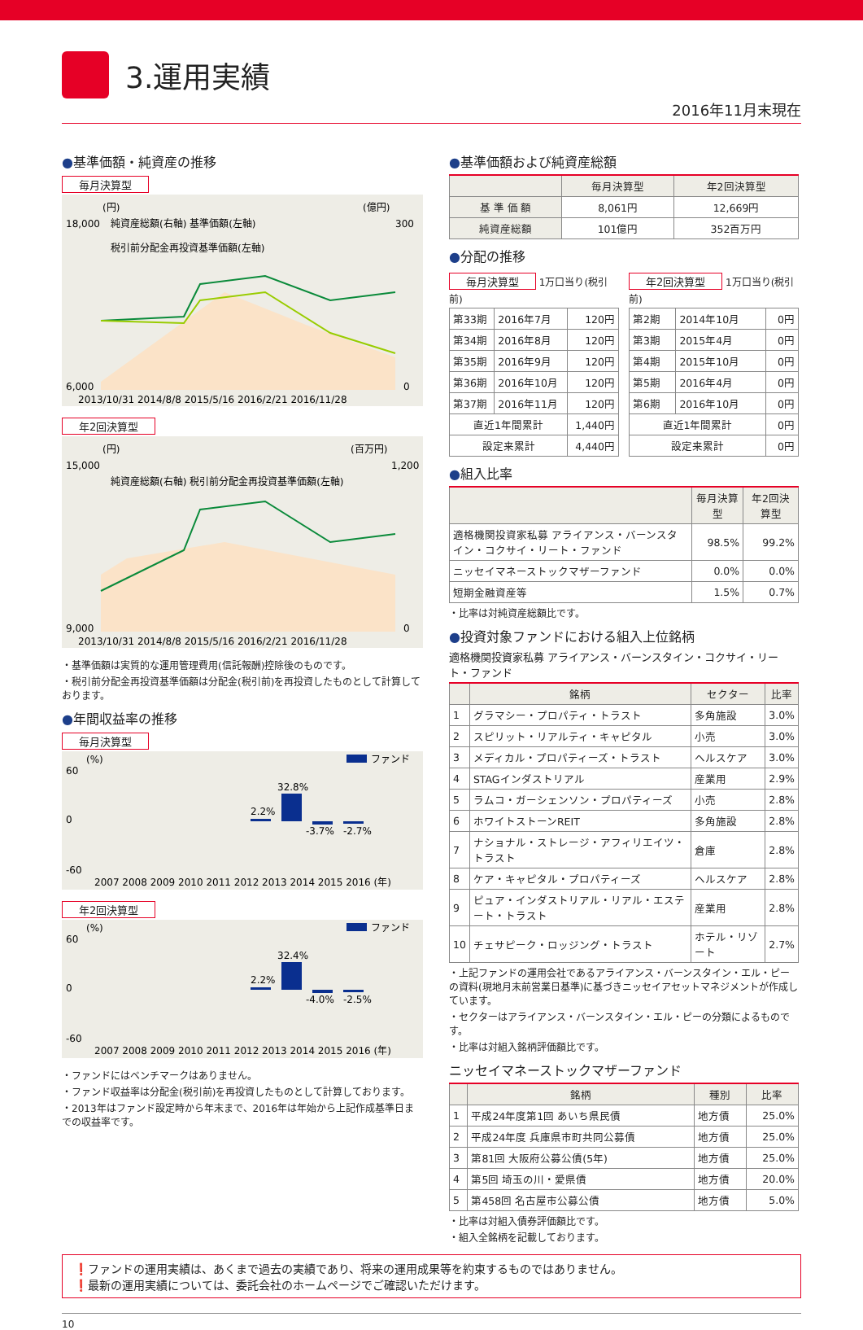3.運用実績
2016年11月末現在
●基準価額・純資産の推移
毎月決算型
(円)
(億円)
18,000
6,000
300
0
純資産総額(右軸) 基準価額(左軸)
税引前分配金再投資基準価額(左軸)
2013/10/31 2014/8/8 2015/5/16 2016/2/21 2016/11/28
年2回決算型
(円)
(百万円)
15,000
9,000
1,200
0
純資産総額(右軸) 税引前分配金再投資基準価額(左軸)
2013/10/31 2014/8/8 2015/5/16 2016/2/21 2016/11/28
・基準価額は実質的な運用管理費用(信託報酬)控除後のものです。
・税引前分配金再投資基準価額は分配金(税引前)を再投資したものとして計算しております。
●年間収益率の推移
毎月決算型
(%)
ファンド
60
0
-60
32.8%
2.2%
-3.7%
-2.7%
2007 2008 2009 2010 2011 2012 2013 2014 2015 2016 (年)
年2回決算型
(%)
ファンド
60
0
-60
32.4%
2.2%
-4.0%
-2.5%
2007 2008 2009 2010 2011 2012 2013 2014 2015 2016 (年)
・ファンドにはベンチマークはありません。
・ファンド収益率は分配金(税引前)を再投資したものとして計算しております。
・2013年はファンド設定時から年末まで、2016年は年始から上記作成基準日までの収益率です。
●基準価額および純資産総額
| | 毎月決算型 | 年2回決算型 |
| --- | --- | --- |
| 基 準 価 額 | 8,061円 | 12,669円 |
| 純資産総額 | 101億円 | 352百万円 |
●分配の推移
毎月決算型 1万口当り(税引前)
| 第33期 | 2016年7月 | 120円 |
| 第34期 | 2016年8月 | 120円 |
| 第35期 | 2016年9月 | 120円 |
| 第36期 | 2016年10月 | 120円 |
| 第37期 | 2016年11月 | 120円 |
| 直近1年間累計 | | 1,440円 |
| 設定来累計 | | 4,440円 |
年2回決算型 1万口当り(税引前)
| 第2期 | 2014年10月 | 0円 |
| 第3期 | 2015年4月 | 0円 |
| 第4期 | 2015年10月 | 0円 |
| 第5期 | 2016年4月 | 0円 |
| 第6期 | 2016年10月 | 0円 |
| 直近1年間累計 | | 0円 |
| 設定来累計 | | 0円 |
●組入比率
| | 毎月決算型 | 年2回決算型 |
| --- | --- | --- |
| 適格機関投資家私募 アライアンス・バーンスタイン・コクサイ・リート・ファンド | 98.5% | 99.2% |
| ニッセイマネーストックマザーファンド | 0.0% | 0.0% |
| 短期金融資産等 | 1.5% | 0.7% |
・比率は対純資産総額比です。
●投資対象ファンドにおける組入上位銘柄
適格機関投資家私募 アライアンス・バーンスタイン・コクサイ・リート・ファンド
| | 銘柄 | セクター | 比率 |
| --- | --- | --- | --- |
| 1 | グラマシー・プロパティ・トラスト | 多角施設 | 3.0% |
| 2 | スピリット・リアルティ・キャピタル | 小売 | 3.0% |
| 3 | メディカル・プロパティーズ・トラスト | ヘルスケア | 3.0% |
| 4 | STAGインダストリアル | 産業用 | 2.9% |
| 5 | ラムコ・ガーシェンソン・プロパティーズ | 小売 | 2.8% |
| 6 | ホワイトストーンREIT | 多角施設 | 2.8% |
| 7 | ナショナル・ストレージ・アフィリエイツ・トラスト | 倉庫 | 2.8% |
| 8 | ケア・キャピタル・プロパティーズ | ヘルスケア | 2.8% |
| 9 | ピュア・インダストリアル・リアル・エステート・トラスト | 産業用 | 2.8% |
| 10 | チェサピーク・ロッジング・トラスト | ホテル・リゾート | 2.7% |
・上記ファンドの運用会社であるアライアンス・バーンスタイン・エル・ピーの資料(現地月末前営業日基準)に基づきニッセイアセットマネジメントが作成しています。
・セクターはアライアンス・バーンスタイン・エル・ピーの分類によるものです。
・比率は対組入銘柄評価額比です。
ニッセイマネーストックマザーファンド
| | 銘柄 | 種別 | 比率 |
| --- | --- | --- | --- |
| 1 | 平成24年度第1回 あいち県民債 | 地方債 | 25.0% |
| 2 | 平成24年度 兵庫県市町共同公募債 | 地方債 | 25.0% |
| 3 | 第81回 大阪府公募公債(5年) | 地方債 | 25.0% |
| 4 | 第5回 埼玉の川・愛県債 | 地方債 | 20.0% |
| 5 | 第458回 名古屋市公募公債 | 地方債 | 5.0% |
・比率は対組入債券評価額比です。
・組入全銘柄を記載しております。
❗ファンドの運用実績は、あくまで過去の実績であり、将来の運用成果等を約束するものではありません。
❗最新の運用実績については、委託会社のホームページでご確認いただけます。
10